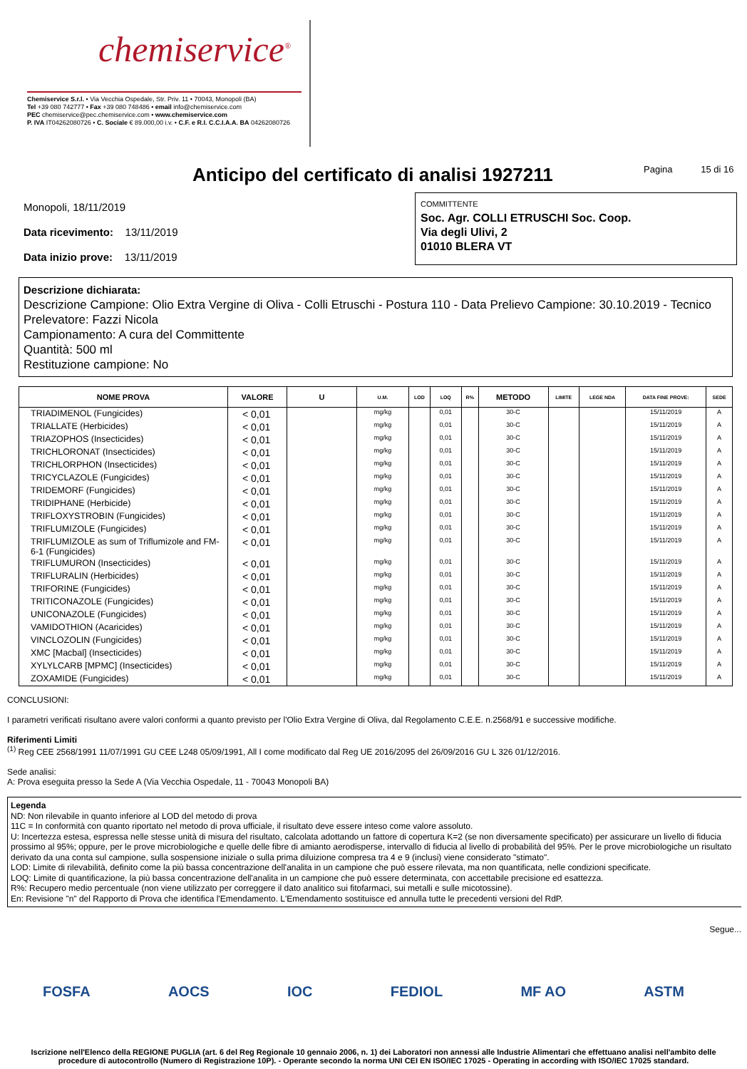chemiservice<sup>®</sup>
Chemiservice S.r.l. • Via Vecchia Ospedale, Str. Priv. 11 • 70043, Monopoli (BA)
Tel +39 080 742777 • Fax +39 080 748486 • email info@chemiservice.com
PEC chemiservice@pec.chemiservice.com • www.chemiservice.com
P. IVA IT04262080726 • C. Sociale € 89.000,00 i.v. • C.F. e R.I. C.C.I.A.A. BA 04262080726
Anticipo del certificato di analisi 1927211
Pagina 15 di 16
Monopoli, 18/11/2019
Data ricevimento: 13/11/2019
Data inizio prove: 13/11/2019
COMMITTENTE
Soc. Agr. COLLI ETRUSCHI Soc. Coop.
Via degli Ulivi, 2
01010 BLERA VT
Descrizione dichiarata:
Descrizione Campione: Olio Extra Vergine di Oliva - Colli Etruschi - Postura 110 - Data Prelievo Campione: 30.10.2019 - Tecnico Prelevatore: Fazzi Nicola
Campionamento: A cura del Committente
Quantità: 500 ml
Restituzione campione: No
| NOME PROVA | VALORE | U | U.M. | LOD | LOQ | R% | METODO | LIMITE | LEGE NDA | DATA FINE PROVE: | SEDE |
| --- | --- | --- | --- | --- | --- | --- | --- | --- | --- | --- | --- |
| TRIADIMENOL (Fungicides) | < 0,01 | | mg/kg | | 0,01 | | 30-C | | | 15/11/2019 | A |
| TRIALLATE (Herbicides) | < 0,01 | | mg/kg | | 0,01 | | 30-C | | | 15/11/2019 | A |
| TRIAZOPHOS (Insecticides) | < 0,01 | | mg/kg | | 0,01 | | 30-C | | | 15/11/2019 | A |
| TRICHLORONAT (Insecticides) | < 0,01 | | mg/kg | | 0,01 | | 30-C | | | 15/11/2019 | A |
| TRICHLORPHON (Insecticides) | < 0,01 | | mg/kg | | 0,01 | | 30-C | | | 15/11/2019 | A |
| TRICYCLAZOLE (Fungicides) | < 0,01 | | mg/kg | | 0,01 | | 30-C | | | 15/11/2019 | A |
| TRIDEMORF (Fungicides) | < 0,01 | | mg/kg | | 0,01 | | 30-C | | | 15/11/2019 | A |
| TRIDIPHANE (Herbicide) | < 0,01 | | mg/kg | | 0,01 | | 30-C | | | 15/11/2019 | A |
| TRIFLOXYSTROBIN (Fungicides) | < 0,01 | | mg/kg | | 0,01 | | 30-C | | | 15/11/2019 | A |
| TRIFLUMIZOLE (Fungicides) | < 0,01 | | mg/kg | | 0,01 | | 30-C | | | 15/11/2019 | A |
| TRIFLUMIZOLE as sum of Triflumizole and FM-6-1 (Fungicides) | < 0,01 | | mg/kg | | 0,01 | | 30-C | | | 15/11/2019 | A |
| TRIFLUMURON (Insecticides) | < 0,01 | | mg/kg | | 0,01 | | 30-C | | | 15/11/2019 | A |
| TRIFLURALIN (Herbicides) | < 0,01 | | mg/kg | | 0,01 | | 30-C | | | 15/11/2019 | A |
| TRIFORINE (Fungicides) | < 0,01 | | mg/kg | | 0,01 | | 30-C | | | 15/11/2019 | A |
| TRITICONAZOLE (Fungicides) | < 0,01 | | mg/kg | | 0,01 | | 30-C | | | 15/11/2019 | A |
| UNICONAZOLE (Fungicides) | < 0,01 | | mg/kg | | 0,01 | | 30-C | | | 15/11/2019 | A |
| VAMIDOTHION (Acaricides) | < 0,01 | | mg/kg | | 0,01 | | 30-C | | | 15/11/2019 | A |
| VINCLOZOLIN (Fungicides) | < 0,01 | | mg/kg | | 0,01 | | 30-C | | | 15/11/2019 | A |
| XMC [Macbal] (Insecticides) | < 0,01 | | mg/kg | | 0,01 | | 30-C | | | 15/11/2019 | A |
| XYLYLCARB [MPMC] (Insecticides) | < 0,01 | | mg/kg | | 0,01 | | 30-C | | | 15/11/2019 | A |
| ZOXAMIDE (Fungicides) | < 0,01 | | mg/kg | | 0,01 | | 30-C | | | 15/11/2019 | A |
CONCLUSIONI:
I parametri verificati risultano avere valori conformi a quanto previsto per l'Olio Extra Vergine di Oliva, dal Regolamento C.E.E. n.2568/91 e successive modifiche.
Riferimenti Limiti
<sup>(1)</sup> Reg CEE 2568/1991 11/07/1991 GU CEE L248 05/09/1991, All I come modificato dal Reg UE 2016/2095 del 26/09/2016 GU L 326 01/12/2016.
Sede analisi:
A: Prova eseguita presso la Sede A (Via Vecchia Ospedale, 11 - 70043 Monopoli BA)
Legenda
ND: Non rilevabile in quanto inferiore al LOD del metodo di prova
11C = In conformità con quanto riportato nel metodo di prova ufficiale, il risultato deve essere inteso come valore assoluto.
U: Incertezza estesa, espressa nelle stesse unità di misura del risultato, calcolata adottando un fattore di copertura K=2 (se non diversamente specificato) per assicurare un livello di fiducia prossimo al 95%; oppure, per le prove microbiologiche e quelle delle fibre di amianto aerodisperse, intervallo di fiducia al livello di probabilità del 95%. Per le prove microbiologiche un risultato derivato da una conta sul campione, sulla sospensione iniziale o sulla prima diluizione compresa tra 4 e 9 (inclusi) viene considerato "stimato".
LOD: Limite di rilevabilità, definito come la più bassa concentrazione dell'analita in un campione che può essere rilevata, ma non quantificata, nelle condizioni specificate.
LOQ: Limite di quantificazione, la più bassa concentrazione dell'analita in un campione che può essere determinata, con accettabile precisione ed esattezza.
R%: Recupero medio percentuale (non viene utilizzato per correggere il dato analitico sui fitofarmaci, sui metalli e sulle micotossine).
En: Revisione "n" del Rapporto di Prova che identifica l'Emendamento. L'Emendamento sostituisce ed annulla tutte le precedenti versioni del RdP.
Segue...
FOSFA AOCS IOC FEDIOL MF AO ASTM
Iscrizione nell'Elenco della REGIONE PUGLIA (art. 6 del Reg Regionale 10 gennaio 2006, n. 1) dei Laboratori non annessi alle Industrie Alimentari che effettuano analisi nell'ambito delle procedure di autocontrollo (Numero di Registrazione 10P). - Operante secondo la norma UNI CEI EN ISO/IEC 17025 - Operating in according with ISO/IEC 17025 standard.